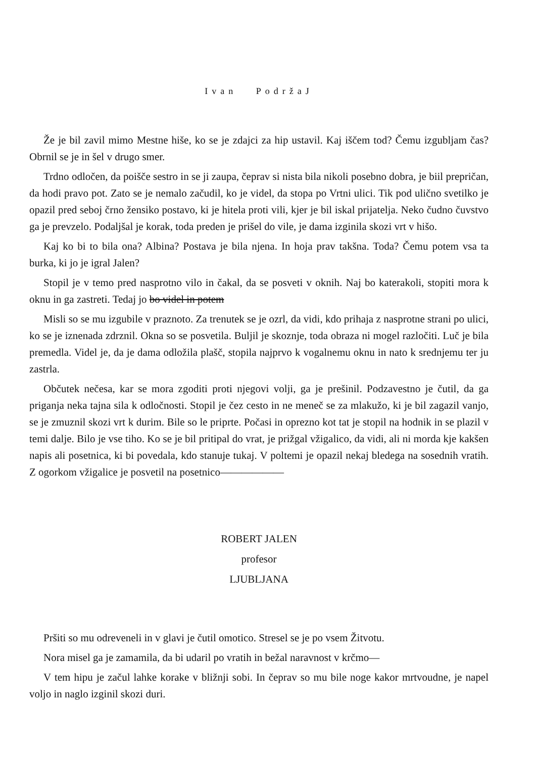Ivan PodržaJ
Že je bil zavil mimo Mestne hiše, ko se je zdajci za hip ustavil. Kaj iščem tod? Čemu izgubljam čas? Obrnil se je in šel v drugo smer.
Trdno odločen, da poišče sestro in se ji zaupa, čeprav si nista bila nikoli posebno dobra, je biil prepričan, da hodi pravo pot. Zato se je nemalo začudil, ko je videl, da stopa po Vrtni ulici. Tik pod ulično svetilko je opazil pred seboj črno žensiko postavo, ki je hitela proti vili, kjer je bil iskal prijatelja. Neko čudno čuvstvo ga je prevzelo. Podaljšal je korak, toda preden je prišel do vile, je dama izginila skozi vrt v hišo.
Kaj ko bi to bila ona? Albina? Postava je bila njena. In hoja prav takšna. Toda? Čemu potem vsa ta burka, ki jo je igral Jalen?
Stopil je v temo pred nasprotno vilo in čakal, da se posveti v oknih. Naj bo katerakoli, stopiti mora k oknu in ga zastreti. Tedaj jo bo videl in potem
Misli so se mu izgubile v praznoto. Za trenutek se je ozrl, da vidi, kdo prihaja z nasprotne strani po ulici, ko se je iznenada zdrznil. Okna so se posvetila. Buljil je skoznje, toda obraza ni mogel razločiti. Luč je bila premedla. Videl je, da je dama odložila plašč, stopila najprvo k vogalnemu oknu in nato k srednjemu ter ju zastrla.
Občutek nečesa, kar se mora zgoditi proti njegovi volji, ga je prešinil. Podzavestno je čutil, da ga priganja neka tajna sila k odločnosti. Stopil je čez cesto in ne meneč se za mlakužo, ki je bil zagazil vanjo, se je zmuznil skozi vrt k durim. Bile so le priprte. Počasi in oprezno kot tat je stopil na hodnik in se plazil v temi dalje. Bilo je vse tiho. Ko se je bil pritipal do vrat, je prižgal vžigalico, da vidi, ali ni morda kje kakšen napis ali posetnica, ki bi povedala, kdo stanuje tukaj. V poltemi je opazil nekaj bledega na sosednih vratih. Z ogorkom vžigalice je posvetil na posetnico——————
ROBERT JALEN
profesor
LJUBLJANA
Pršiti so mu odreveneli in v glavi je čutil omotico. Stresel se je po vsem Žitvotu.
Nora misel ga je zamamila, da bi udaril po vratih in bežal naravnost v krčmo—
V tem hipu je začul lahke korake v bližnji sobi. In čeprav so mu bile noge kakor mrtvoudne, je napel voljo in naglo izginil skozi duri.